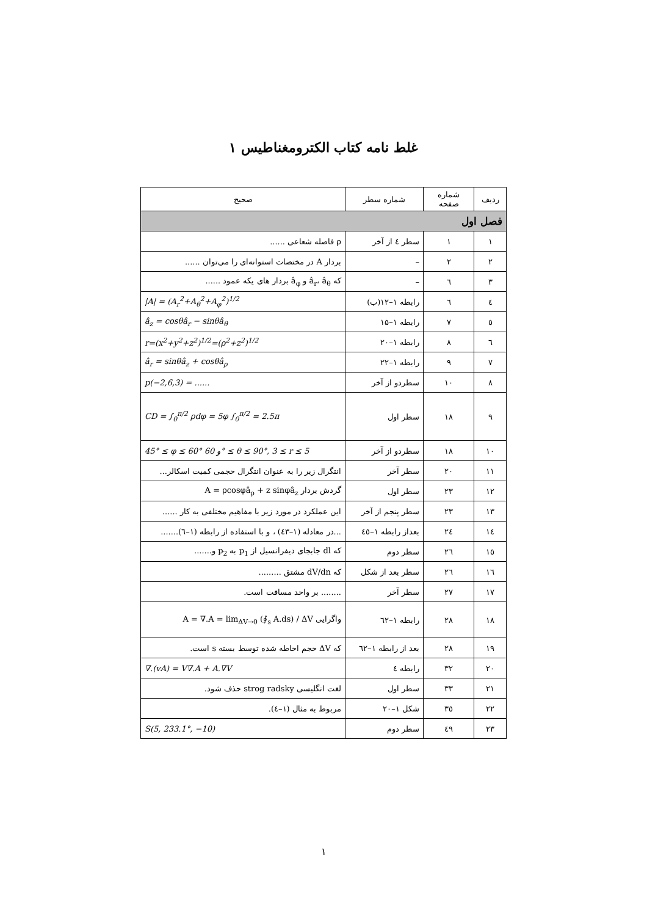غلط نامه کتاب الکترومغناطیس ۱
| ردیف | شماره صفحه | شماره سطر | صحیح |
| --- | --- | --- | --- |
| فصل اول | | | |
| ۱ | ۱ | سطر ٤ از آخر | ρ فاصله شعاعی ...... |
| ۲ | ۲ | – | بردار A در مختصات استوانه‌ای را می‌توان ...... |
| ۳ | ٦ | – | که â<sub>r</sub>، â<sub>θ</sub> و â<sub>φ</sub> بردار های یکه عمود ...... |
| ٤ | ٦ | رابطه ۱–۱۲(ب) | /A/ = (A<sub>r</sub><sup>2</sup>+A<sub>θ</sub><sup>2</sup>+A<sub>φ</sub><sup>2</sup>)<sup>1/2</sup> |
| ٥ | ۷ | رابطه ۱–۱۵ | â<sub>z</sub> = cosθâ<sub>r</sub> − sinθâ<sub>θ</sub> |
| ٦ | ۸ | رابطه ۱–۲۰ | r=(x<sup>2</sup>+y<sup>2</sup>+z<sup>2</sup>)<sup>1/2</sup>=(ρ<sup>2</sup>+z<sup>2</sup>)<sup>1/2</sup> |
| ۷ | ۹ | رابطه ۱–۲۲ | â<sub>r</sub> = sinθâ<sub>z</sub> + cosθâ<sub>ρ</sub> |
| ۸ | ۱۰ | سطردو از آخر | p(−2,6,3) = ...... |
| ۹ | ۱۸ | سطر اول | CD = ∫<sub>0</sub><sup>π/2</sup> ρdφ = 5φ ∫<sub>0</sub><sup>π/2</sup> = 2.5π |
| ۱۰ | ۱۸ | سطردو از آخر | 45° ≤ φ ≤ 60° و 60° ≤ θ ≤ 90°, 3 ≤ r ≤ 5 |
| ۱۱ | ۲۰ | سطر آخر | انتگرال زیر را به عنوان انتگرال حجمی کمیت اسکالر... |
| ۱۲ | ۲۳ | سطر اول | گردش بردار A = ρcosφâ<sub>ρ</sub> + z sinφâ<sub>z</sub> |
| ۱۳ | ۲۳ | سطر پنجم از آخر | این عملکرد در مورد زیر با مفاهیم مختلفی به کار ...... |
| ۱٤ | ۲٤ | بعداز رابطه ۱–٤٥ | ...در معادله (۱–٤۳) ، و با استفاده از رابطه (۱–٦)....... |
| ۱٥ | ۲٦ | سطر دوم | که dl جابجای دیفرانسیل از p<sub>1</sub> به p<sub>2</sub> و....... |
| ۱٦ | ۲٦ | سطر بعد از شکل | که dV/dn مشتق ......... |
| ۱۷ | ۲۷ | سطر آخر | ........ بر واحد مسافت است. |
| ۱۸ | ۲۸ | رابطه ۱–٦۲ | واگرایی A = ∇.A = lim<sub>ΔV→0</sub> (∮<sub>s</sub> A.ds) / ΔV |
| ۱۹ | ۲۸ | بعد از رابطه ۱–٦۲ | که ΔV حجم احاطه شده توسط بسته s است. |
| ۲۰ | ۳۲ | رابطه ٤ | ∇.(vA) = V∇.A + A.∇V |
| ۲۱ | ۳۳ | سطر اول | لغت انگلیسی strog radsky حذف شود. |
| ۲۲ | ۳٥ | شکل ۱–۲۰ | مربوط به مثال (۱–٤). |
| ۲۳ | ٤۹ | سطر دوم | S(5, 233.1°, −10) |
۱